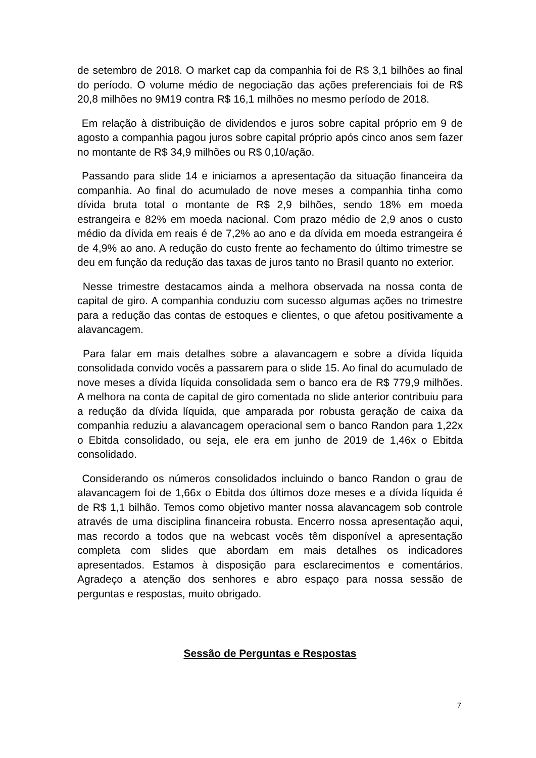de setembro de 2018. O market cap da companhia foi de R$ 3,1 bilhões ao final do período. O volume médio de negociação das ações preferenciais foi de R$ 20,8 milhões no 9M19 contra R$ 16,1 milhões no mesmo período de 2018.
Em relação à distribuição de dividendos e juros sobre capital próprio em 9 de agosto a companhia pagou juros sobre capital próprio após cinco anos sem fazer no montante de R$ 34,9 milhões ou R$ 0,10/ação.
Passando para slide 14 e iniciamos a apresentação da situação financeira da companhia. Ao final do acumulado de nove meses a companhia tinha como dívida bruta total o montante de R$ 2,9 bilhões, sendo 18% em moeda estrangeira e 82% em moeda nacional. Com prazo médio de 2,9 anos o custo médio da dívida em reais é de 7,2% ao ano e da dívida em moeda estrangeira é de 4,9% ao ano. A redução do custo frente ao fechamento do último trimestre se deu em função da redução das taxas de juros tanto no Brasil quanto no exterior.
Nesse trimestre destacamos ainda a melhora observada na nossa conta de capital de giro. A companhia conduziu com sucesso algumas ações no trimestre para a redução das contas de estoques e clientes, o que afetou positivamente a alavancagem.
Para falar em mais detalhes sobre a alavancagem e sobre a dívida líquida consolidada convido vocês a passarem para o slide 15. Ao final do acumulado de nove meses a dívida líquida consolidada sem o banco era de R$ 779,9 milhões. A melhora na conta de capital de giro comentada no slide anterior contribuiu para a redução da dívida líquida, que amparada por robusta geração de caixa da companhia reduziu a alavancagem operacional sem o banco Randon para 1,22x o Ebitda consolidado, ou seja, ele era em junho de 2019 de 1,46x o Ebitda consolidado.
Considerando os números consolidados incluindo o banco Randon o grau de alavancagem foi de 1,66x o Ebitda dos últimos doze meses e a dívida líquida é de R$ 1,1 bilhão. Temos como objetivo manter nossa alavancagem sob controle através de uma disciplina financeira robusta. Encerro nossa apresentação aqui, mas recordo a todos que na webcast vocês têm disponível a apresentação completa com slides que abordam em mais detalhes os indicadores apresentados. Estamos à disposição para esclarecimentos e comentários. Agradeço a atenção dos senhores e abro espaço para nossa sessão de perguntas e respostas, muito obrigado.
Sessão de Perguntas e Respostas
7